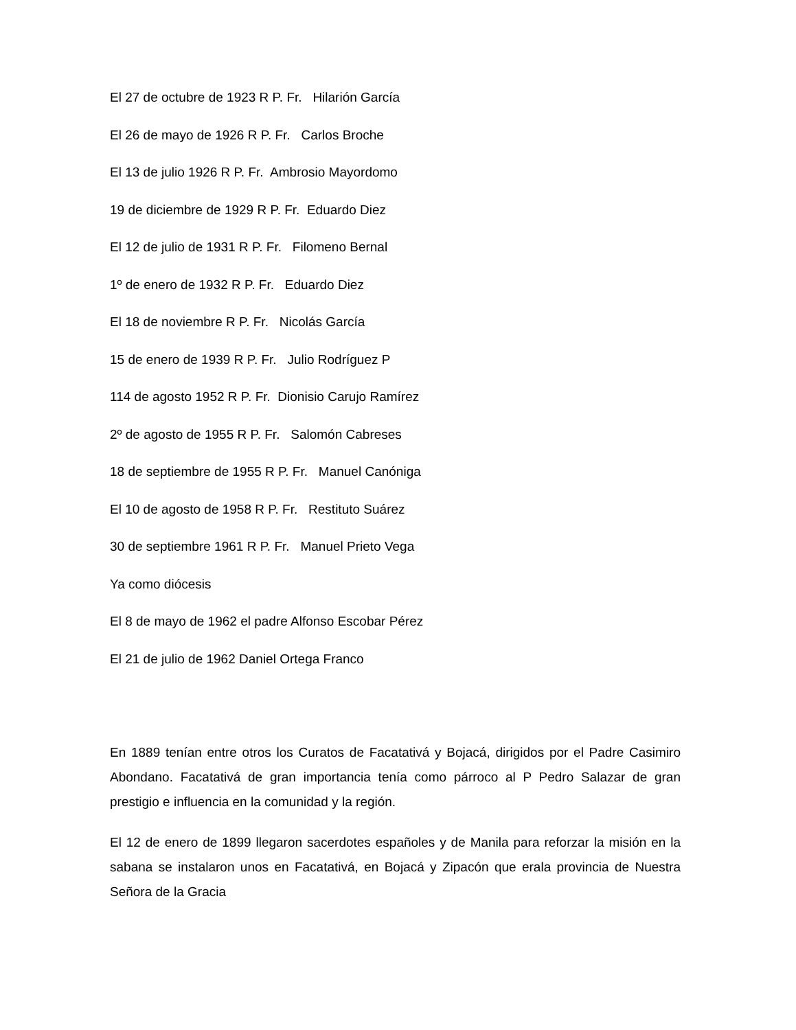El 27 de octubre de 1923 R P. Fr. Hilarión García
El 26 de mayo de 1926 R P. Fr. Carlos Broche
El 13 de julio 1926 R P. Fr. Ambrosio Mayordomo
19 de diciembre de 1929 R P. Fr. Eduardo Diez
El 12 de julio de 1931 R P. Fr. Filomeno Bernal
1º de enero de 1932 R P. Fr. Eduardo Diez
El 18 de noviembre R P. Fr. Nicolás García
15 de enero de 1939 R P. Fr. Julio Rodríguez P
114 de agosto 1952 R P. Fr. Dionisio Carujo Ramírez
2º de agosto de 1955 R P. Fr. Salomón Cabreses
18 de septiembre de 1955 R P. Fr. Manuel Canóniga
El 10 de agosto de 1958 R P. Fr. Restituto Suárez
30 de septiembre 1961 R P. Fr. Manuel Prieto Vega
Ya como diócesis
El 8 de mayo de 1962 el padre Alfonso Escobar Pérez
El 21 de julio de 1962 Daniel Ortega Franco
En 1889 tenían entre otros los Curatos de Facatativá y Bojacá, dirigidos por el Padre Casimiro Abondano. Facatativá de gran importancia tenía como párroco al P Pedro Salazar de gran prestigio e influencia en la comunidad y la región.
El 12 de enero de 1899 llegaron sacerdotes españoles y de Manila para reforzar la misión en la sabana se instalaron unos en Facatativá, en Bojacá y Zipacón que erala provincia de Nuestra Señora de la Gracia